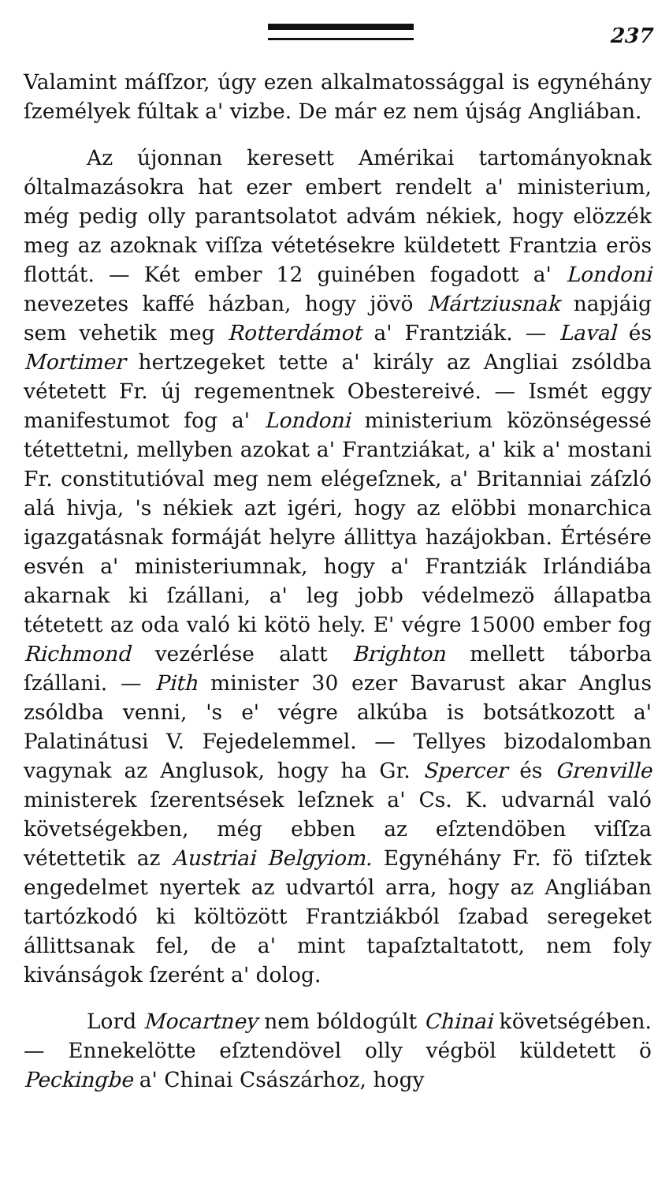237
Valamint máſſzor, úgy ezen alkalmatossággal is egynéhány ſzemélyek fúltak a' vizbe. De már ez nem újság Angliában.
Az újonnan keresett Amérikai tartományoknak óltalmazásokra hat ezer embert rendelt a' ministerium, még pedig olly parantsolatot advám nékiek, hogy elözzék meg az azoknak viſſza vétetésekre küldetett Frantzia erös flottát. — Két ember 12 guinében fogadott a' Londoni nevezetes kaffé házban, hogy jövö Mártziusnak napjáig sem vehetik meg Rotterdámot a' Frantziák. — Laval és Mortimer hertzegeket tette a' király az Angliai zsóldba vétetett Fr. új regementnek Obestereivé. — Ismét eggy manifestumot fog a' Londoni ministerium közönségessé tétettetni, mellyben azokat a' Frantziákat, a' kik a' mostani Fr. constitutióval meg nem elégeſznek, a' Britanniai záſzló alá hivja, 's nékiek azt igéri, hogy az elöbbi monarchica igazgatásnak formáját helyre állittya hazájokban. Értésére esvén a' ministeriumnak, hogy a' Frantziák Irlándiába akarnak ki ſzállani, a' leg jobb védelmezö állapatba tétetett az oda való ki kötö hely. E' végre 15000 ember fog Richmond vezérlése alatt Brighton mellett táborba ſzállani. — Pith minister 30 ezer Bavarust akar Anglus zsóldba venni, 's e' végre alkúba is botsátkozott a' Palatinátusi V. Fejedelemmel. — Tellyes bizodalomban vagynak az Anglusok, hogy ha Gr. Spercer és Grenville ministerek ſzerentsések leſznek a' Cs. K. udvarnál való követségekben, még ebben az eſztendöben viſſza vétettetik az Austriai Belgyiom. Egynéhány Fr. fö tiſztek engedelmet nyertek az udvartól arra, hogy az Angliában tartózkodó ki költözött Frantziákból ſzabad seregeket állittsanak fel, de a' mint tapaſztaltatott, nem foly kivánságok ſzerént a' dolog.
Lord Mocartney nem bóldogúlt Chinai követségében. — Ennekelötte eſztendövel olly végböl küldetett ö Peckingbe a' Chinai Császárhoz, hogy